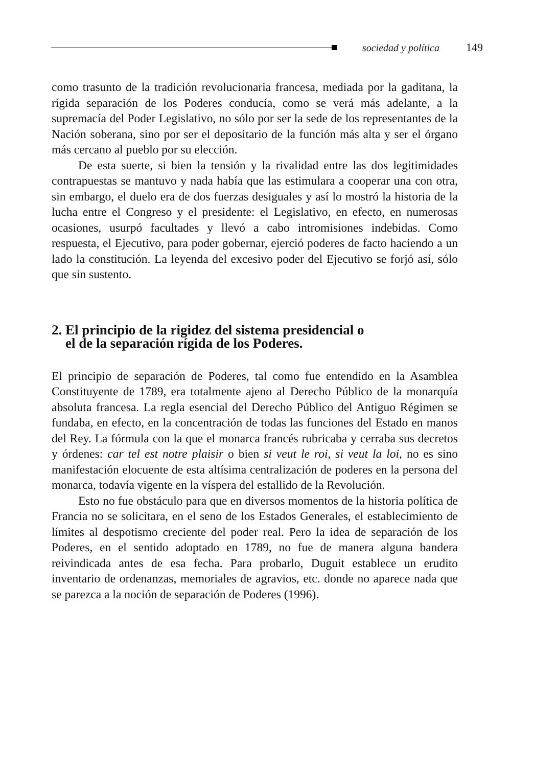sociedad y política 149
como trasunto de la tradición revolucionaria francesa, mediada por la gaditana, la rígida separación de los Poderes conducía, como se verá más adelante, a la supremacía del Poder Legislativo, no sólo por ser la sede de los representantes de la Nación soberana, sino por ser el depositario de la función más alta y ser el órgano más cercano al pueblo por su elección.
De esta suerte, si bien la tensión y la rivalidad entre las dos legitimidades contrapuestas se mantuvo y nada había que las estimulara a cooperar una con otra, sin embargo, el duelo era de dos fuerzas desiguales y así lo mostró la historia de la lucha entre el Congreso y el presidente: el Legislativo, en efecto, en numerosas ocasiones, usurpó facultades y llevó a cabo intromisiones indebidas. Como respuesta, el Ejecutivo, para poder gobernar, ejerció poderes de facto haciendo a un lado la constitución. La leyenda del excesivo poder del Ejecutivo se forjó así, sólo que sin sustento.
2. El principio de la rigidez del sistema presidencial o
el de la separación rígida de los Poderes.
El principio de separación de Poderes, tal como fue entendido en la Asamblea Constituyente de 1789, era totalmente ajeno al Derecho Público de la monarquía absoluta francesa. La regla esencial del Derecho Público del Antiguo Régimen se fundaba, en efecto, en la concentración de todas las funciones del Estado en manos del Rey. La fórmula con la que el monarca francés rubricaba y cerraba sus decretos y órdenes: car tel est notre plaisir o bien si veut le roi, si veut la loi, no es sino manifestación elocuente de esta altísima centralización de poderes en la persona del monarca, todavía vigente en la víspera del estallido de la Revolución.
Esto no fue obstáculo para que en diversos momentos de la historia política de Francia no se solicitara, en el seno de los Estados Generales, el establecimiento de límites al despotismo creciente del poder real. Pero la idea de separación de los Poderes, en el sentido adoptado en 1789, no fue de manera alguna bandera reivindicada antes de esa fecha. Para probarlo, Duguit establece un erudito inventario de ordenanzas, memoriales de agravios, etc. donde no aparece nada que se parezca a la noción de separación de Poderes (1996).